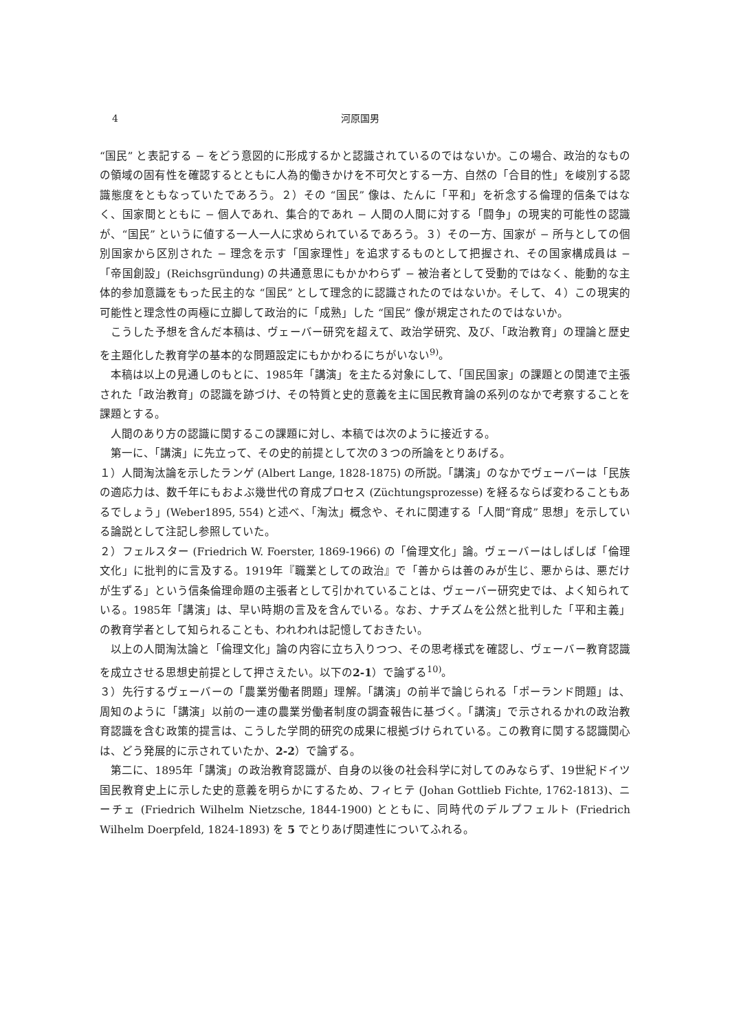4 河原国男
“国民” と表記する − をどう意図的に形成するかと認識されているのではないか。この場合、政治的なものの領域の固有性を確認するとともに人為的働きかけを不可欠とする一方、自然の「合目的性」を峻別する認識態度をともなっていたであろう。２）その “国民” 像は、たんに「平和」を祈念する倫理的信条ではなく、国家間とともに − 個人であれ、集合的であれ − 人間の人間に対する「闘争」の現実的可能性の認識が、“国民” というに値する一人一人に求められているであろう。３）その一方、国家が − 所与としての個別国家から区別された − 理念を示す「国家理性」を追求するものとして把握され、その国家構成員は −「帝国創設」(Reichsgründung) の共通意思にもかかわらず − 被治者として受動的ではなく、能動的な主体的参加意識をもった民主的な “国民” として理念的に認識されたのではないか。そして、４）この現実的可能性と理念性の両極に立脚して政治的に「成熟」した “国民” 像が規定されたのではないか。
こうした予想を含んだ本稿は、ヴェーバー研究を超えて、政治学研究、及び、「政治教育」の理論と歴史を主題化した教育学の基本的な問題設定にもかかわるにちがいない<sup>9)</sup>。
本稿は以上の見通しのもとに、1985年「講演」を主たる対象にして、「国民国家」の課題との関連で主張された「政治教育」の認識を跡づけ、その特質と史的意義を主に国民教育論の系列のなかで考察することを課題とする。
人間のあり方の認識に関するこの課題に対し、本稿では次のように接近する。
第一に、「講演」に先立って、その史的前提として次の３つの所論をとりあげる。
１）人間淘汰論を示したランゲ (Albert Lange, 1828-1875) の所説。「講演」のなかでヴェーバーは「民族の適応力は、数千年にもおよぶ幾世代の育成プロセス (Züchtungsprozesse) を経るならば変わることもあるでしょう」(Weber1895, 554) と述べ、「淘汰」概念や、それに関連する「人間“育成” 思想」を示している論説として注記し参照していた。
２）フェルスター (Friedrich W. Foerster, 1869-1966) の「倫理文化」論。ヴェーバーはしばしば「倫理文化」に批判的に言及する。1919年『職業としての政治』で「善からは善のみが生じ、悪からは、悪だけが生ずる」という信条倫理命題の主張者として引かれていることは、ヴェーバー研究史では、よく知られている。1985年「講演」は、早い時期の言及を含んでいる。なお、ナチズムを公然と批判した「平和主義」の教育学者として知られることも、われわれは記憶しておきたい。
以上の人間淘汰論と「倫理文化」論の内容に立ち入りつつ、その思考様式を確認し、ヴェーバー教育認識を成立させる思想史前提として押さえたい。以下の2-1）で論ずる<sup>10)</sup>。
３）先行するヴェーバーの「農業労働者問題」理解。「講演」の前半で論じられる「ポーランド問題」は、周知のように「講演」以前の一連の農業労働者制度の調査報告に基づく。「講演」で示されるかれの政治教育認識を含む政策的提言は、こうした学問的研究の成果に根拠づけられている。この教育に関する認識関心は、どう発展的に示されていたか、2-2）で論ずる。
第二に、1895年「講演」の政治教育認識が、自身の以後の社会科学に対してのみならず、19世紀ドイツ国民教育史上に示した史的意義を明らかにするため、フィヒテ (Johan Gottlieb Fichte, 1762-1813)、ニーチェ (Friedrich Wilhelm Nietzsche, 1844-1900) とともに、同時代のデルプフェルト (Friedrich Wilhelm Doerpfeld, 1824-1893) を 5 でとりあげ関連性についてふれる。